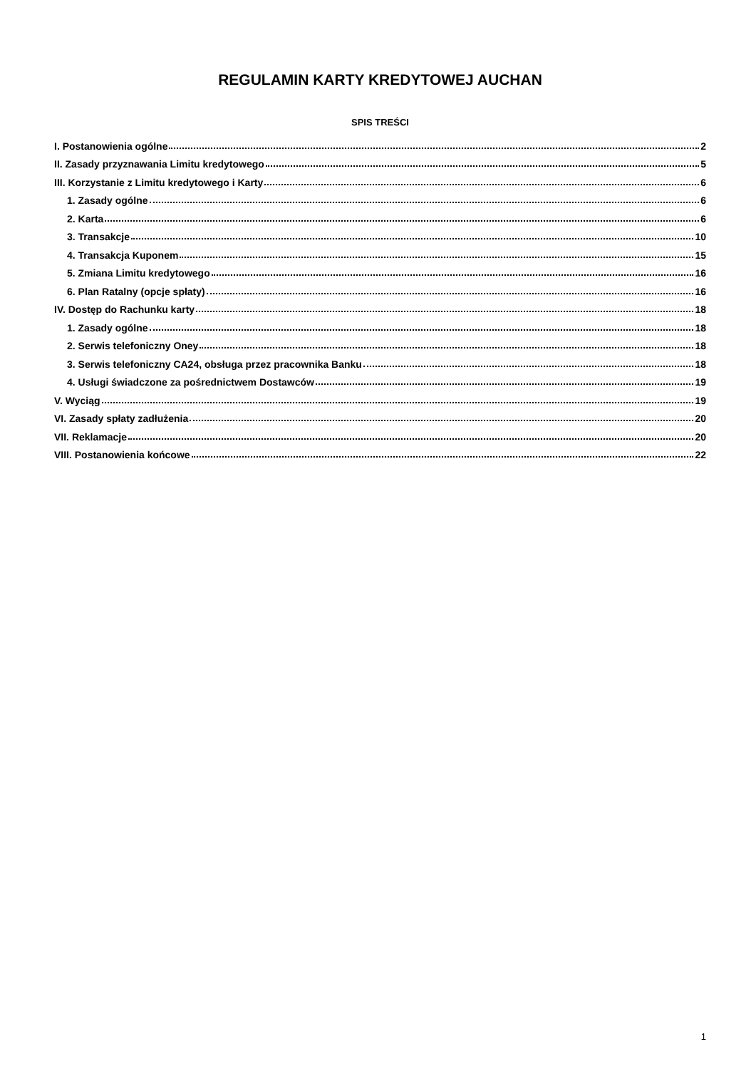REGULAMIN KARTY KREDYTOWEJ AUCHAN
SPIS TREŚCI
I. Postanowienia ogólne 2
II. Zasady przyznawania Limitu kredytowego 5
III. Korzystanie z Limitu kredytowego i Karty 6
1. Zasady ogólne 6
2. Karta 6
3. Transakcje 10
4. Transakcja Kuponem 15
5. Zmiana Limitu kredytowego 16
6. Plan Ratalny (opcje spłaty) 16
IV. Dostęp do Rachunku karty 18
1. Zasady ogólne 18
2. Serwis telefoniczny Oney 18
3. Serwis telefoniczny CA24, obsługa przez pracownika Banku 18
4. Usługi świadczone za pośrednictwem Dostawców 19
V. Wyciąg 19
VI. Zasady spłaty zadłużenia 20
VII. Reklamacje 20
VIII. Postanowienia końcowe 22
1